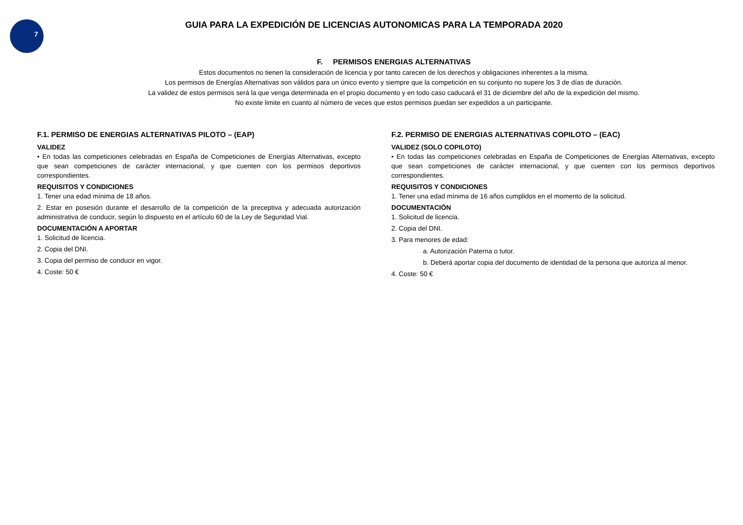7
GUIA PARA LA EXPEDICIÓN DE LICENCIAS AUTONOMICAS PARA LA TEMPORADA 2020
F. PERMISOS ENERGIAS ALTERNATIVAS
Estos documentos no tienen la consideración de licencia y por tanto carecen de los derechos y obligaciones inherentes a la misma.
Los permisos de Energías Alternativas son válidos para un único evento y siempre que la competición en su conjunto no supere los 3 de días de duración.
La validez de estos permisos será la que venga determinada en el propio documento y en todo caso caducará el 31 de diciembre del año de la expedición del mismo.
No existe limite en cuanto al número de veces que estos permisos puedan ser expedidos a un participante.
F.1. PERMISO DE ENERGIAS ALTERNATIVAS PILOTO – (EAP)
VALIDEZ
• En todas las competiciones celebradas en España de Competiciones de Energías Alternativas, excepto que sean competiciones de carácter internacional, y que cuenten con los permisos deportivos correspondientes.
REQUISITOS Y CONDICIONES
1. Tener una edad mínima de 18 años.
2. Estar en posesión durante el desarrollo de la competición de la preceptiva y adecuada autorización administrativa de conducir, según lo dispuesto en el artículo 60 de la Ley de Seguridad Vial.
DOCUMENTACIÓN A APORTAR
1. Solicitud de licencia.
2. Copia del DNI.
3. Copia del permiso de conducir en vigor.
4. Coste: 50 €
F.2. PERMISO DE ENERGIAS ALTERNATIVAS COPILOTO – (EAC)
VALIDEZ (SOLO COPILOTO)
• En todas las competiciones celebradas en España de Competiciones de Energías Alternativas, excepto que sean competiciones de carácter internacional, y que cuenten con los permisos deportivos correspondientes.
REQUISITOS Y CONDICIONES
1. Tener una edad mínima de 16 años cumplidos en el momento de la solicitud.
DOCUMENTACIÓN
1. Solicitud de licencia.
2. Copia del DNI.
3. Para menores de edad:
a. Autorización Paterna o tutor.
b. Deberá aportar copia del documento de identidad de la persona que autoriza al menor.
4. Coste: 50 €